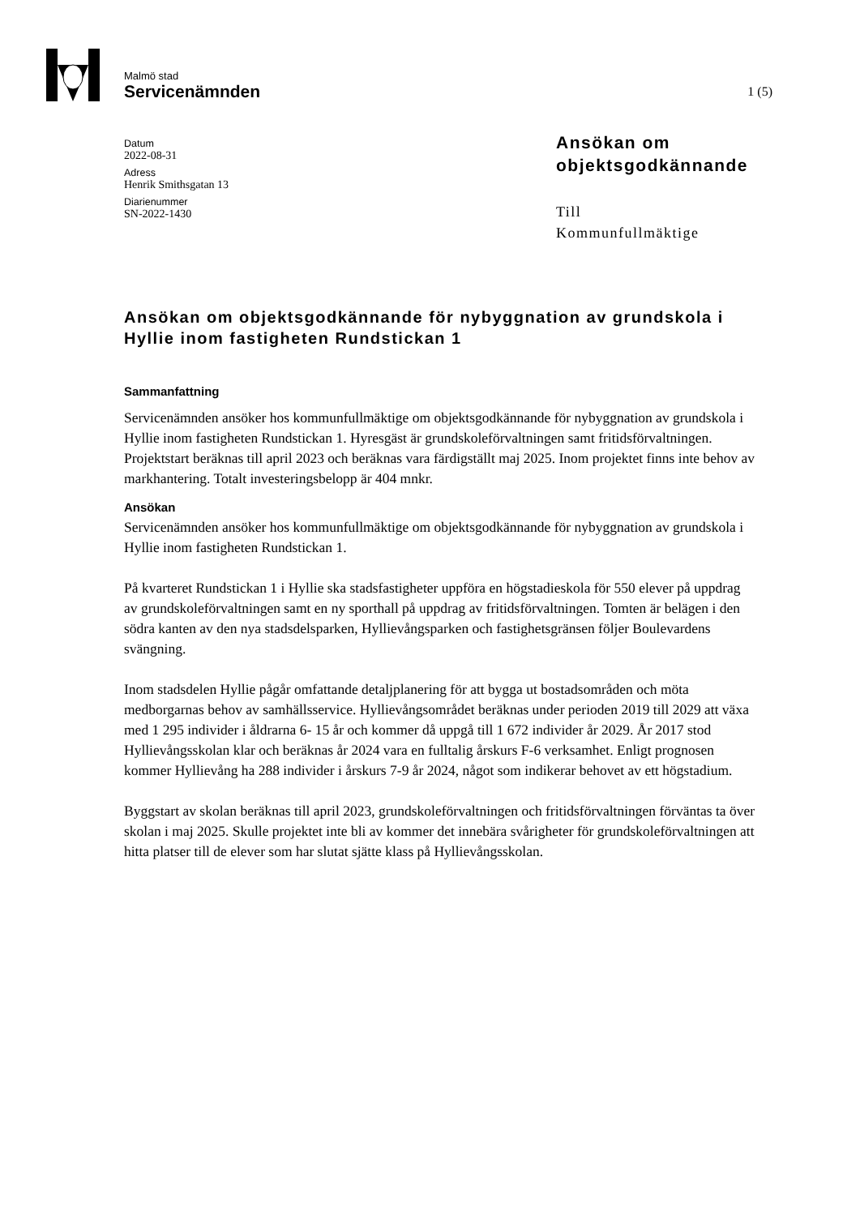Malmö stad
Servicenämnden
1 (5)
Datum
2022-08-31
Adress
Henrik Smithsgatan 13
Diarienummer
SN-2022-1430
Ansökan om
objektsgodkännande
Till
Kommunfullmäktige
Ansökan om objektsgodkännande för nybyggnation av grundskola i Hyllie inom fastigheten Rundstickan 1
Sammanfattning
Servicenämnden ansöker hos kommunfullmäktige om objektsgodkännande för nybyggnation av grundskola i Hyllie inom fastigheten Rundstickan 1. Hyresgäst är grundskoleförvaltningen samt fritidsförvaltningen. Projektstart beräknas till april 2023 och beräknas vara färdigställt maj 2025. Inom projektet finns inte behov av markhantering. Totalt investeringsbelopp är 404 mnkr.
Ansökan
Servicenämnden ansöker hos kommunfullmäktige om objektsgodkännande för nybyggnation av grundskola i Hyllie inom fastigheten Rundstickan 1.
På kvarteret Rundstickan 1 i Hyllie ska stadsfastigheter uppföra en högstadieskola för 550 elever på uppdrag av grundskoleförvaltningen samt en ny sporthall på uppdrag av fritidsförvaltningen. Tomten är belägen i den södra kanten av den nya stadsdelsparken, Hyllievångsparken och fastighetsgränsen följer Boulevardens svängning.
Inom stadsdelen Hyllie pågår omfattande detaljplanering för att bygga ut bostadsområden och möta medborgarnas behov av samhällsservice. Hyllievångsområdet beräknas under perioden 2019 till 2029 att växa med 1 295 individer i åldrarna 6- 15 år och kommer då uppgå till 1 672 individer år 2029. År 2017 stod Hyllievångsskolan klar och beräknas år 2024 vara en fulltalig årskurs F-6 verksamhet. Enligt prognosen kommer Hyllievång ha 288 individer i årskurs 7-9 år 2024, något som indikerar behovet av ett högstadium.
Byggstart av skolan beräknas till april 2023, grundskoleförvaltningen och fritidsförvaltningen förväntas ta över skolan i maj 2025. Skulle projektet inte bli av kommer det innebära svårigheter för grundskoleförvaltningen att hitta platser till de elever som har slutat sjätte klass på Hyllievångsskolan.